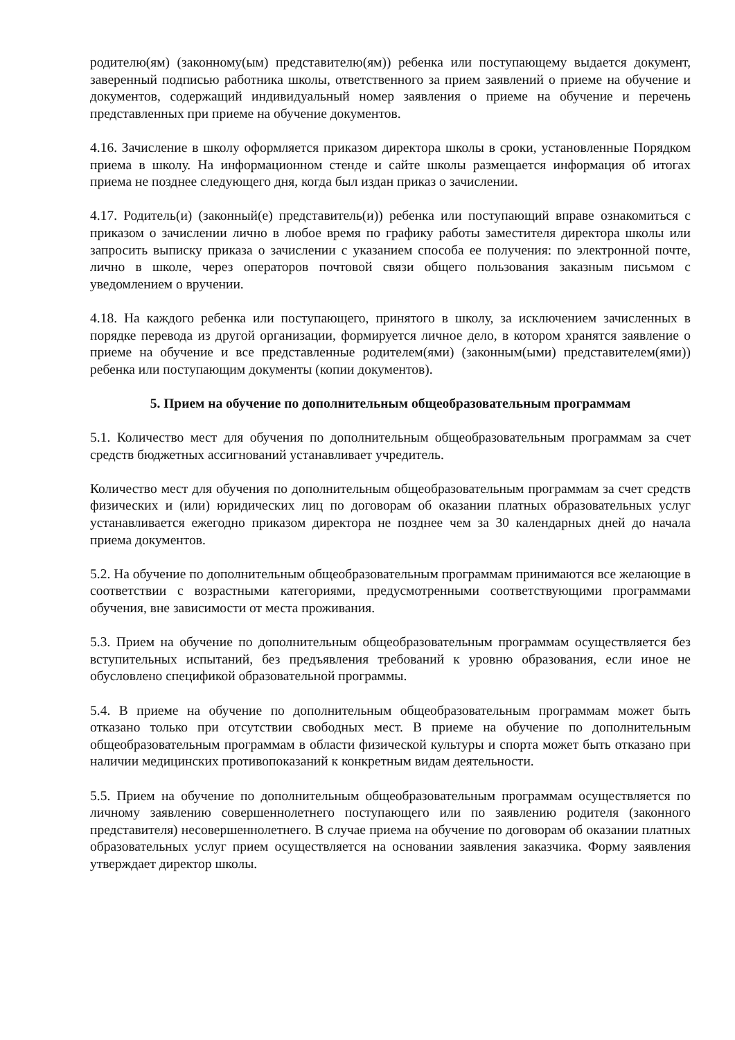родителю(ям) (законному(ым) представителю(ям)) ребенка или поступающему выдается документ, заверенный подписью работника школы, ответственного за прием заявлений о приеме на обучение и документов, содержащий индивидуальный номер заявления о приеме на обучение и перечень представленных при приеме на обучение документов.
4.16. Зачисление в школу оформляется приказом директора школы в сроки, установленные Порядком приема в школу. На информационном стенде и сайте школы размещается информация об итогах приема не позднее следующего дня, когда был издан приказ о зачислении.
4.17. Родитель(и) (законный(е) представитель(и)) ребенка или поступающий вправе ознакомиться с приказом о зачислении лично в любое время по графику работы заместителя директора школы или запросить выписку приказа о зачислении с указанием способа ее получения: по электронной почте, лично в школе, через операторов почтовой связи общего пользования заказным письмом с уведомлением о вручении.
4.18. На каждого ребенка или поступающего, принятого в школу, за исключением зачисленных в порядке перевода из другой организации, формируется личное дело, в котором хранятся заявление о приеме на обучение и все представленные родителем(ями) (законным(ыми) представителем(ями)) ребенка или поступающим документы (копии документов).
5. Прием на обучение по дополнительным общеобразовательным программам
5.1. Количество мест для обучения по дополнительным общеобразовательным программам за счет средств бюджетных ассигнований устанавливает учредитель.
Количество мест для обучения по дополнительным общеобразовательным программам за счет средств физических и (или) юридических лиц по договорам об оказании платных образовательных услуг устанавливается ежегодно приказом директора не позднее чем за 30 календарных дней до начала приема документов.
5.2. На обучение по дополнительным общеобразовательным программам принимаются все желающие в соответствии с возрастными категориями, предусмотренными соответствующими программами обучения, вне зависимости от места проживания.
5.3. Прием на обучение по дополнительным общеобразовательным программам осуществляется без вступительных испытаний, без предъявления требований к уровню образования, если иное не обусловлено спецификой образовательной программы.
5.4. В приеме на обучение по дополнительным общеобразовательным программам может быть отказано только при отсутствии свободных мест. В приеме на обучение по дополнительным общеобразовательным программам в области физической культуры и спорта может быть отказано при наличии медицинских противопоказаний к конкретным видам деятельности.
5.5. Прием на обучение по дополнительным общеобразовательным программам осуществляется по личному заявлению совершеннолетнего поступающего или по заявлению родителя (законного представителя) несовершеннолетнего. В случае приема на обучение по договорам об оказании платных образовательных услуг прием осуществляется на основании заявления заказчика. Форму заявления утверждает директор школы.